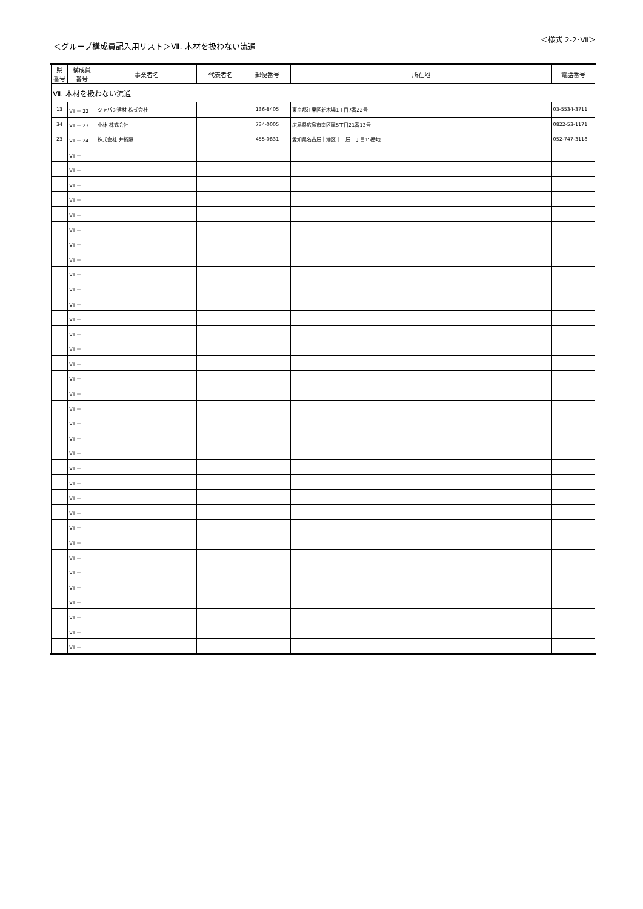＜グループ構成員記入用リスト＞Ⅶ. 木材を扱わない流通
＜様式 2-2･Ⅶ＞
| 県 番号 | 構成員 番号 | 事業者名 | 代表者名 | 郵便番号 | 所在地 | 電話番号 |
| --- | --- | --- | --- | --- | --- | --- |
| Ⅶ. 木材を扱わない流通 | | | | | | |
| 13 | Ⅶ － 22 | ジャパン建材 株式会社 | | 136-8405 | 東京都江東区新木場1丁目7番22号 | 03-5534-3711 |
| 34 | Ⅶ － 23 | 小林 株式会社 | | 734-0005 | 広島県広島市南区翠5丁目21番13号 | 0822-53-1171 |
| 23 | Ⅶ － 24 | 株式会社 井桁藤 | | 455-0831 | 愛知県名古屋市港区十一屋一丁目15番地 | 052-747-3118 |
| | Ⅶ － | | | | | |
| | Ⅶ － | | | | | |
| | Ⅶ － | | | | | |
| | Ⅶ － | | | | | |
| | Ⅶ － | | | | | |
| | Ⅶ － | | | | | |
| | Ⅶ － | | | | | |
| | Ⅶ － | | | | | |
| | Ⅶ － | | | | | |
| | Ⅶ － | | | | | |
| | Ⅶ － | | | | | |
| | Ⅶ － | | | | | |
| | Ⅶ － | | | | | |
| | Ⅶ － | | | | | |
| | Ⅶ － | | | | | |
| | Ⅶ － | | | | | |
| | Ⅶ － | | | | | |
| | Ⅶ － | | | | | |
| | Ⅶ － | | | | | |
| | Ⅶ － | | | | | |
| | Ⅶ － | | | | | |
| | Ⅶ － | | | | | |
| | Ⅶ － | | | | | |
| | Ⅶ － | | | | | |
| | Ⅶ － | | | | | |
| | Ⅶ － | | | | | |
| | Ⅶ － | | | | | |
| | Ⅶ － | | | | | |
| | Ⅶ － | | | | | |
| | Ⅶ － | | | | | |
| | Ⅶ － | | | | | |
| | Ⅶ － | | | | | |
| | Ⅶ － | | | | | |
| | Ⅶ － | | | | | |